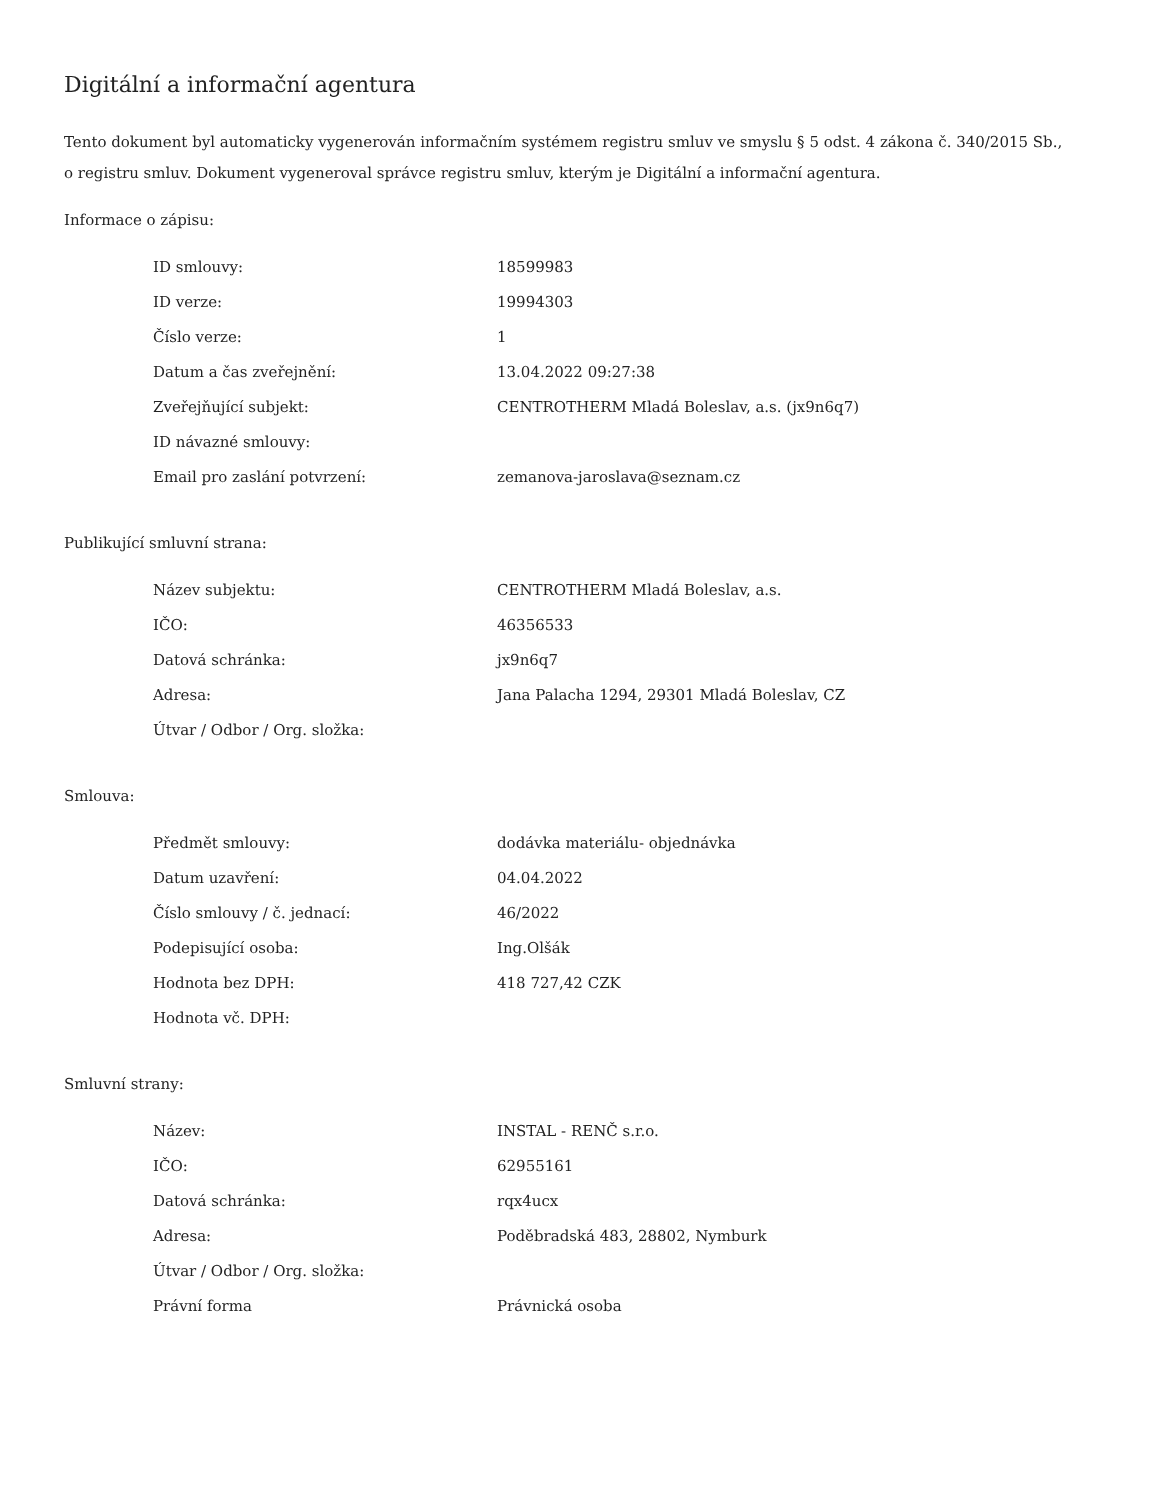Digitální a informační agentura
Tento dokument byl automaticky vygenerován informačním systémem registru smluv ve smyslu § 5 odst. 4 zákona č. 340/2015 Sb., o registru smluv. Dokument vygeneroval správce registru smluv, kterým je Digitální a informační agentura.
Informace o zápisu:
| ID smlouvy: | 18599983 |
| ID verze: | 19994303 |
| Číslo verze: | 1 |
| Datum a čas zveřejnění: | 13.04.2022 09:27:38 |
| Zveřejňující subjekt: | CENTROTHERM Mladá Boleslav, a.s. (jx9n6q7) |
| ID návazné smlouvy: | |
| Email pro zaslání potvrzení: | zemanova-jaroslava@seznam.cz |
Publikující smluvní strana:
| Název subjektu: | CENTROTHERM Mladá Boleslav, a.s. |
| IČO: | 46356533 |
| Datová schránka: | jx9n6q7 |
| Adresa: | Jana Palacha 1294, 29301 Mladá Boleslav, CZ |
| Útvar / Odbor / Org. složka: | |
Smlouva:
| Předmět smlouvy: | dodávka materiálu- objednávka |
| Datum uzavření: | 04.04.2022 |
| Číslo smlouvy / č. jednací: | 46/2022 |
| Podepisující osoba: | Ing.Olšák |
| Hodnota bez DPH: | 418 727,42 CZK |
| Hodnota vč. DPH: | |
Smluvní strany:
| Název: | INSTAL - RENČ s.r.o. |
| IČO: | 62955161 |
| Datová schránka: | rqx4ucx |
| Adresa: | Poděbradská 483, 28802, Nymburk |
| Útvar / Odbor / Org. složka: | |
| Právní forma | Právnická osoba |